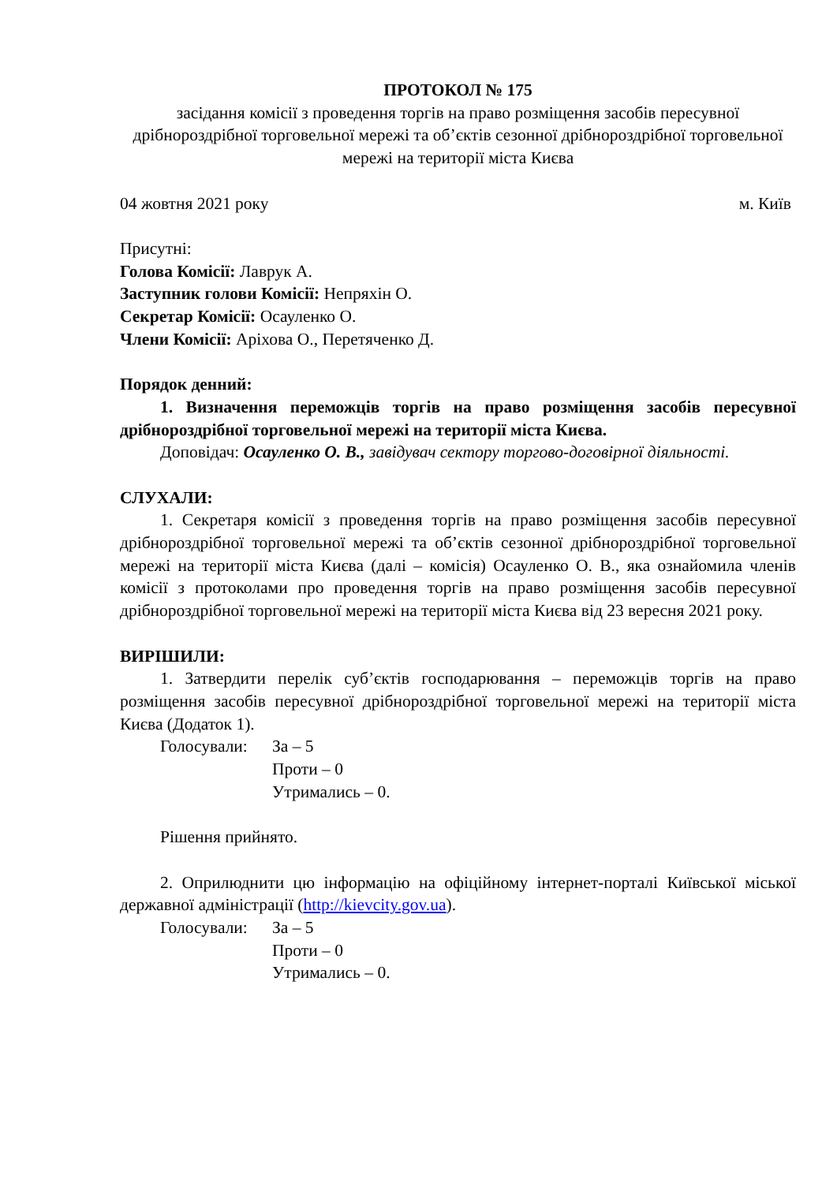ПРОТОКОЛ № 175
засідання комісії з проведення торгів на право розміщення засобів пересувної дрібнороздрібної торговельної мережі та об’єктів сезонної дрібнороздрібної торговельної мережі на території міста Києва
04 жовтня 2021 року м. Київ
Присутні:
Голова Комісії: Лаврук А.
Заступник голови Комісії: Непряхін О.
Секретар Комісії: Осауленко О.
Члени Комісії: Аріхова О., Перетяченко Д.
Порядок денний:
1. Визначення переможців торгів на право розміщення засобів пересувної дрібнороздрібної торговельної мережі на території міста Києва.
Доповідач: Осауленко О. В., завідувач сектору торгово-договірної діяльності.
СЛУХАЛИ:
1. Секретаря комісії з проведення торгів на право розміщення засобів пересувної дрібнороздрібної торговельної мережі та об’єктів сезонної дрібнороздрібної торговельної мережі на території міста Києва (далі – комісія) Осауленко О. В., яка ознайомила членів комісії з протоколами про проведення торгів на право розміщення засобів пересувної дрібнороздрібної торговельної мережі на території міста Києва від 23 вересня 2021 року.
ВИРІШИЛИ:
1. Затвердити перелік суб’єктів господарювання – переможців торгів на право розміщення засобів пересувної дрібнороздрібної торговельної мережі на території міста Києва (Додаток 1).
Голосували: За – 5
Проти – 0
Утримались – 0.
Рішення прийнято.
2. Оприлюднити цю інформацію на офіційному інтернет-порталі Київської міської державної адміністрації (http://kievcity.gov.ua).
Голосували: За – 5
Проти – 0
Утримались – 0.